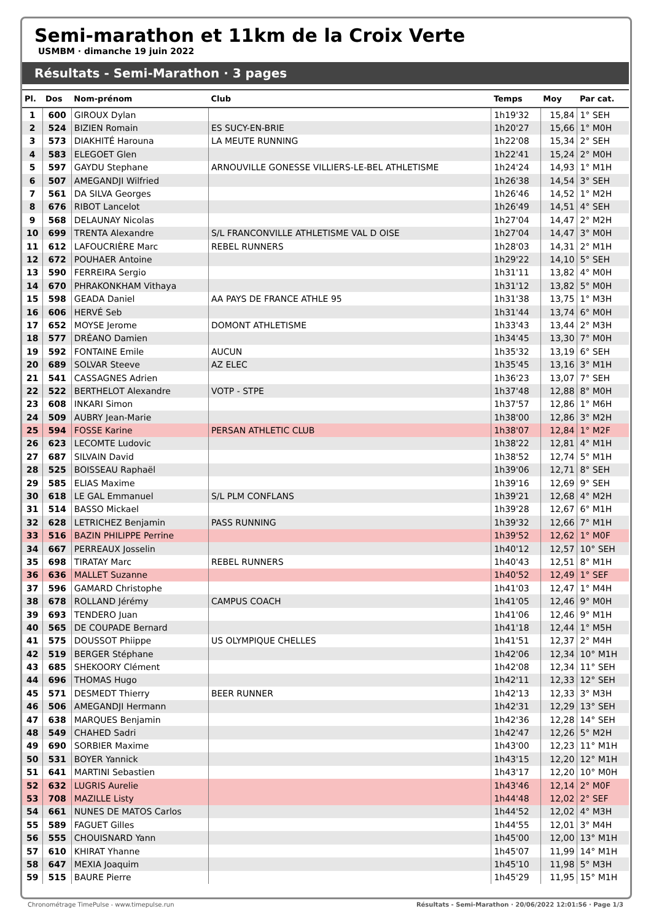Semi-marathon et 11km de la Croix Verte
USMBM · dimanche 19 juin 2022
Résultats - Semi-Marathon · 3 pages
| Pl. | Dos | Nom-prénom | Club | Temps | Moy | Par cat. |
| --- | --- | --- | --- | --- | --- | --- |
| 1 | 600 | GIROUX Dylan | | 1h19'32 | 15,84 | 1° SEH |
| 2 | 524 | BIZIEN Romain | ES SUCY-EN-BRIE | 1h20'27 | 15,66 | 1° M0H |
| 3 | 573 | DIAKHITÉ Harouna | LA MEUTE RUNNING | 1h22'08 | 15,34 | 2° SEH |
| 4 | 583 | ELEGOET Glen | | 1h22'41 | 15,24 | 2° M0H |
| 5 | 597 | GAYDU Stephane | ARNOUVILLE GONESSE VILLIERS-LE-BEL ATHLETISME | 1h24'24 | 14,93 | 1° M1H |
| 6 | 507 | AMEGANDJI Wilfried | | 1h26'38 | 14,54 | 3° SEH |
| 7 | 561 | DA SILVA Georges | | 1h26'46 | 14,52 | 1° M2H |
| 8 | 676 | RIBOT Lancelot | | 1h26'49 | 14,51 | 4° SEH |
| 9 | 568 | DELAUNAY Nicolas | | 1h27'04 | 14,47 | 2° M2H |
| 10 | 699 | TRENTA Alexandre | S/L FRANCONVILLE ATHLETISME VAL D OISE | 1h27'04 | 14,47 | 3° M0H |
| 11 | 612 | LAFOUCRIÈRE Marc | REBEL RUNNERS | 1h28'03 | 14,31 | 2° M1H |
| 12 | 672 | POUHAER Antoine | | 1h29'22 | 14,10 | 5° SEH |
| 13 | 590 | FERREIRA Sergio | | 1h31'11 | 13,82 | 4° M0H |
| 14 | 670 | PHRAKONKHAM Vithaya | | 1h31'12 | 13,82 | 5° M0H |
| 15 | 598 | GEADA Daniel | AA PAYS DE FRANCE ATHLE 95 | 1h31'38 | 13,75 | 1° M3H |
| 16 | 606 | HERVÉ Seb | | 1h31'44 | 13,74 | 6° M0H |
| 17 | 652 | MOYSE Jerome | DOMONT ATHLETISME | 1h33'43 | 13,44 | 2° M3H |
| 18 | 577 | DRÉANO Damien | | 1h34'45 | 13,30 | 7° M0H |
| 19 | 592 | FONTAINE Emile | AUCUN | 1h35'32 | 13,19 | 6° SEH |
| 20 | 689 | SOLVAR Steeve | AZ ELEC | 1h35'45 | 13,16 | 3° M1H |
| 21 | 541 | CASSAGNES Adrien | | 1h36'23 | 13,07 | 7° SEH |
| 22 | 522 | BERTHELOT Alexandre | VOTP - STPE | 1h37'48 | 12,88 | 8° M0H |
| 23 | 608 | INKARI Simon | | 1h37'57 | 12,86 | 1° M6H |
| 24 | 509 | AUBRY Jean-Marie | | 1h38'00 | 12,86 | 3° M2H |
| 25 | 594 | FOSSE Karine | PERSAN ATHLETIC CLUB | 1h38'07 | 12,84 | 1° M2F |
| 26 | 623 | LECOMTE Ludovic | | 1h38'22 | 12,81 | 4° M1H |
| 27 | 687 | SILVAIN David | | 1h38'52 | 12,74 | 5° M1H |
| 28 | 525 | BOISSEAU Raphaël | | 1h39'06 | 12,71 | 8° SEH |
| 29 | 585 | ELIAS Maxime | | 1h39'16 | 12,69 | 9° SEH |
| 30 | 618 | LE GAL Emmanuel | S/L PLM CONFLANS | 1h39'21 | 12,68 | 4° M2H |
| 31 | 514 | BASSO Mickael | | 1h39'28 | 12,67 | 6° M1H |
| 32 | 628 | LETRICHEZ Benjamin | PASS RUNNING | 1h39'32 | 12,66 | 7° M1H |
| 33 | 516 | BAZIN PHILIPPE Perrine | | 1h39'52 | 12,62 | 1° M0F |
| 34 | 667 | PERREAUX Josselin | | 1h40'12 | 12,57 | 10° SEH |
| 35 | 698 | TIRATAY Marc | REBEL RUNNERS | 1h40'43 | 12,51 | 8° M1H |
| 36 | 636 | MALLET Suzanne | | 1h40'52 | 12,49 | 1° SEF |
| 37 | 596 | GAMARD Christophe | | 1h41'03 | 12,47 | 1° M4H |
| 38 | 678 | ROLLAND Jérémy | CAMPUS COACH | 1h41'05 | 12,46 | 9° M0H |
| 39 | 693 | TENDERO Juan | | 1h41'06 | 12,46 | 9° M1H |
| 40 | 565 | DE COUPADE Bernard | | 1h41'18 | 12,44 | 1° M5H |
| 41 | 575 | DOUSSOT Phiippe | US OLYMPIQUE CHELLES | 1h41'51 | 12,37 | 2° M4H |
| 42 | 519 | BERGER Stéphane | | 1h42'06 | 12,34 | 10° M1H |
| 43 | 685 | SHEKOORY Clément | | 1h42'08 | 12,34 | 11° SEH |
| 44 | 696 | THOMAS Hugo | | 1h42'11 | 12,33 | 12° SEH |
| 45 | 571 | DESMEDT Thierry | BEER RUNNER | 1h42'13 | 12,33 | 3° M3H |
| 46 | 506 | AMEGANDJI Hermann | | 1h42'31 | 12,29 | 13° SEH |
| 47 | 638 | MARQUES Benjamin | | 1h42'36 | 12,28 | 14° SEH |
| 48 | 549 | CHAHED Sadri | | 1h42'47 | 12,26 | 5° M2H |
| 49 | 690 | SORBIER Maxime | | 1h43'00 | 12,23 | 11° M1H |
| 50 | 531 | BOYER Yannick | | 1h43'15 | 12,20 | 12° M1H |
| 51 | 641 | MARTINI Sebastien | | 1h43'17 | 12,20 | 10° M0H |
| 52 | 632 | LUGRIS Aurelie | | 1h43'46 | 12,14 | 2° M0F |
| 53 | 708 | MAZILLE Listy | | 1h44'48 | 12,02 | 2° SEF |
| 54 | 661 | NUNES DE MATOS Carlos | | 1h44'52 | 12,02 | 4° M3H |
| 55 | 589 | FAGUET Gilles | | 1h44'55 | 12,01 | 3° M4H |
| 56 | 555 | CHOUISNARD Yann | | 1h45'00 | 12,00 | 13° M1H |
| 57 | 610 | KHIRAT Yhanne | | 1h45'07 | 11,99 | 14° M1H |
| 58 | 647 | MEXIA Joaquim | | 1h45'10 | 11,98 | 5° M3H |
| 59 | 515 | BAURE Pierre | | 1h45'29 | 11,95 | 15° M1H |
Chronométrage TimePulse - www.timepulse.run Résultats - Semi-Marathon · 20/06/2022 12:01:56 · Page 1/3